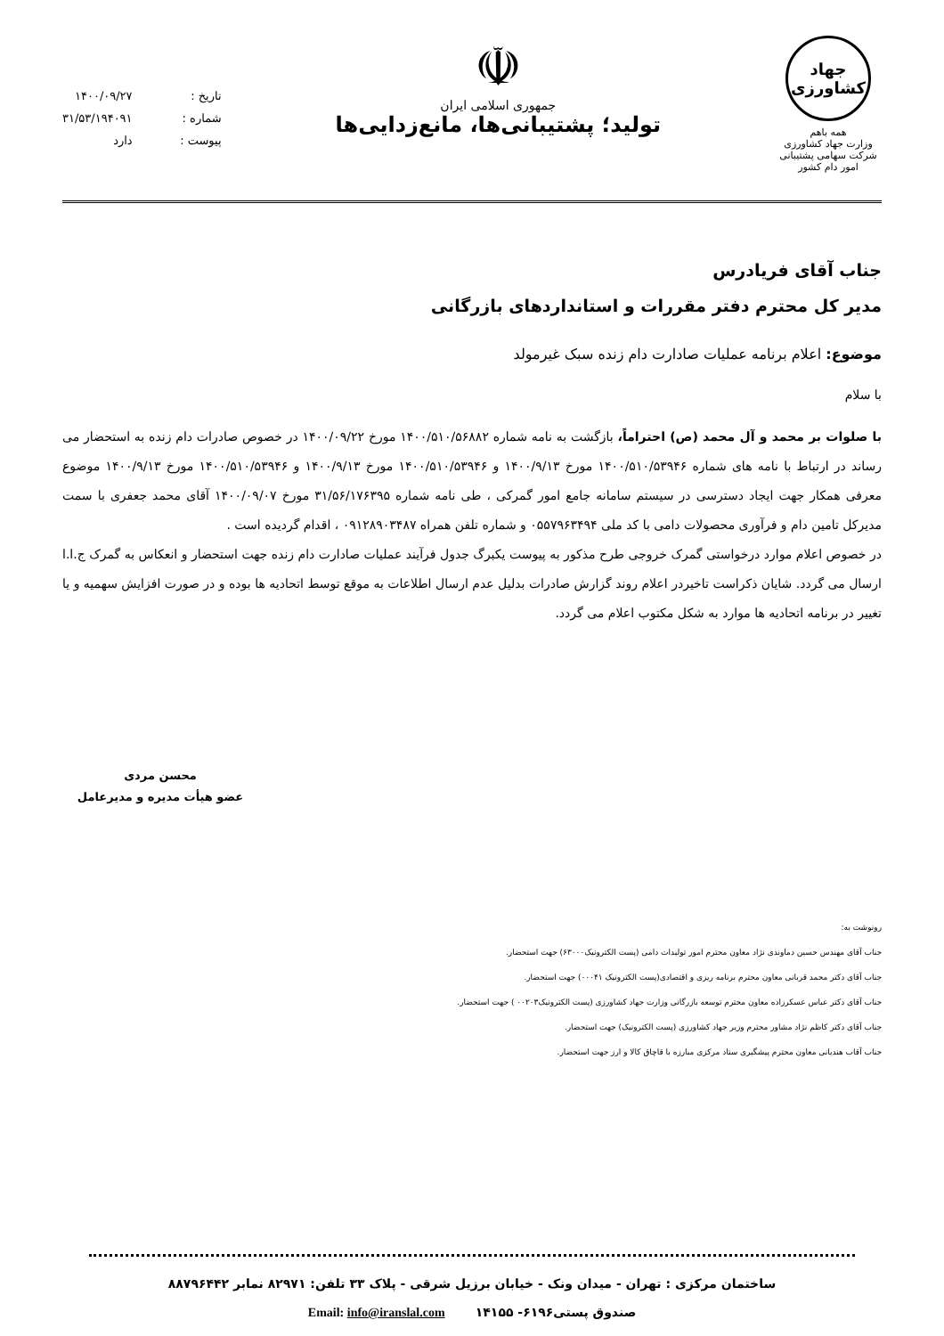جهاد کشاورزی
همه باهم
وزارت جهاد کشاورزی
شرکت سهامی پشتیبانی امور دام کشور
☫
جمهوری اسلامی ایران
تولید؛ پشتیبانی‌ها، مانع‌زدایی‌ها
تاریخ : ۱۴۰۰/۰۹/۲۷
شماره : ۳۱/۵۳/۱۹۴۰۹۱
پیوست : دارد
جناب آقای فریادرس
مدیر کل محترم دفتر مقررات و استانداردهای بازرگانی
موضوع: اعلام برنامه عملیات صادارت دام زنده سبک غیرمولد
با سلام
با صلوات بر محمد و آل محمد (ص) احتراماً، بازگشت به نامه شماره ۱۴۰۰/۵۱۰/۵۶۸۸۲ مورخ ۱۴۰۰/۰۹/۲۲ در خصوص صادرات دام زنده به استحضار می رساند در ارتباط با نامه های شماره ۱۴۰۰/۵۱۰/۵۳۹۴۶ مورخ ۱۴۰۰/۹/۱۳ و ۱۴۰۰/۵۱۰/۵۳۹۴۶ مورخ ۱۴۰۰/۹/۱۳ و ۱۴۰۰/۵۱۰/۵۳۹۴۶ مورخ ۱۴۰۰/۹/۱۳ موضوع معرفی همکار جهت ایجاد دسترسی در سیستم سامانه جامع امور گمرکی ، طی نامه شماره ۳۱/۵۶/۱۷۶۳۹۵ مورخ ۱۴۰۰/۰۹/۰۷ آقای محمد جعفری با سمت مدیرکل تامین دام و فرآوری محصولات دامی با کد ملی ۰۵۵۷۹۶۳۴۹۴ و شماره تلفن همراه ۰۹۱۲۸۹۰۳۴۸۷ ، اقدام گردیده است .
در خصوص اعلام موارد درخواستی گمرک خروجی طرح مذکور به پیوست یکبرگ جدول فرآیند عملیات صادارت دام زنده جهت استحضار و انعکاس به گمرک ج.ا.ا ارسال می گردد. شایان ذکراست تاخیردر اعلام روند گزارش صادرات بدلیل عدم ارسال اطلاعات به موقع توسط اتحادیه ها بوده و در صورت افزایش سهمیه و یا تغییر در برنامه اتحادیه ها موارد به شکل مکتوب اعلام می گردد.
محسن مردی
عضو هیأت مدیره و مدیرعامل
رونوشت به:
جناب آقای مهندس حسین دماوندی نژاد معاون محترم امور تولیدات دامی (پست الکترونیک۶۳۰۰۰) جهت استحضار.
جناب آقای دکتر محمد قربانی معاون محترم برنامه ریزی و اقتصادی(پست الکترونیک ۰۰۰۴۱) جهت استحضار.
جناب آقای دکتر عباس عسکرزاده معاون محترم توسعه بازرگانی وزارت جهاد کشاورزی (پست الکترونیک۰۰۲۰۳ ) جهت استحضار.
جناب آقای دکتر کاظم نژاد مشاور محترم وزیر جهاد کشاورزی (پست الکترونیک) جهت استحضار.
جناب آقاب هندیانی معاون محترم پیشگیری ستاد مرکزی مبارزه با قاچاق کالا و ارز جهت استحضار.
ساختمان مرکزی : تهران - میدان ونک - خیابان برزیل شرقی - پلاک ۳۳ تلفن: ۸۲۹۷۱ نمابر ۸۸۷۹۶۴۴۲
صندوق پستی۶۱۹۶- ۱۴۱۵۵ Email: info@iranslal.com